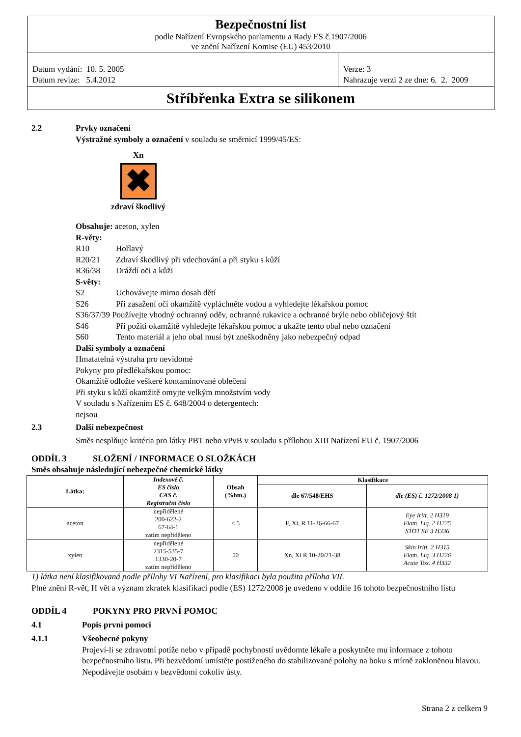Bezpečnostní list
podle Nařízení Evropského parlamentu a Rady ES č.1907/2006
ve znění Nařízení Komise (EU) 453/2010
Datum vydání: 10. 5. 2005
Datum revize: 5.4.2012
Verze: 3
Nahrazuje verzi 2 ze dne: 6. 2. 2009
Stříbřenka Extra se silikonem
2.2 Prvky označení
Výstražné symboly a označení v souladu se směrnicí 1999/45/ES:
Xn
✖
zdraví škodlivý
Obsahuje: aceton, xylen
R-věty:
R10 Hořlavý
R20/21 Zdraví škodlivý při vdechování a při styku s kůží
R36/38 Dráždí oči a kůži
S-věty:
S2 Uchovávejte mimo dosah dětí
S26 Při zasažení očí okamžitě vypláchněte vodou a vyhledejte lékařskou pomoc
S36/37/39 Používejte vhodný ochranný oděv, ochranné rukavice a ochranné brýle nebo obličejový štít
S46 Při požití okamžitě vyhledejte lékařskou pomoc a ukažte tento obal nebo označení
S60 Tento materiál a jeho obal musí být zneškodněny jako nebezpečný odpad
Další symboly a označení
Hmatatelná výstraha pro nevidomé
Pokyny pro předlékařskou pomoc:
Okamžitě odložte veškeré kontaminované oblečení
Při styku s kůží okamžitě omyjte velkým množstvím vody
V souladu s Nařízením ES č. 648/2004 o detergentech:
nejsou
2.3 Další nebezpečnost
Směs nesplňuje kritéria pro látky PBT nebo vPvB v souladu s přílohou XIII Nařízení EU č. 1907/2006
ODDÍL 3 SLOŽENÍ / INFORMACE O SLOŽKÁCH
Směs obsahuje následující nebezpečné chemické látky
| Látka: | Indexové č. ES číslo CAS č. Registrační číslo | Obsah (%hm.) | Klasifikace | |
| --- | --- | --- | --- | --- |
| | | | dle 67/548/EHS | dle (ES) č. 1272/2008 1) |
| aceton | nepřidělené 200-622-2 67-64-1 zatím nepřiděleno | < 5 | F, Xi, R 11-36-66-67 | Eye Iritt. 2 H319 Flam. Liq. 2 H225 STOT SE 3 H336 |
| xylen | nepřidělené 2315-535-7 1330-20-7 zatím nepřiděleno | 50 | Xn, Xi R 10-20/21-38 | Skin Iritt. 2 H315 Flam. Liq. 3 H226 Acute Tox. 4 H332 |
1) látka není klasifikovaná podle přílohy VI Nařízení, pro klasifikaci byla použita příloha VII.
Plné znění R-vět, H vět a význam zkratek klasifikací podle (ES) 1272/2008 je uvedeno v oddíle 16 tohoto bezpečnostního listu
ODDÍL 4 POKYNY PRO PRVNÍ POMOC
4.1 Popis první pomoci
4.1.1 Všeobecné pokyny
Projeví-li se zdravotní potíže nebo v případě pochybností uvědomte lékaře a poskytněte mu informace z tohoto bezpečnostního listu. Při bezvědomí umístěte postiženého do stabilizované polohy na boku s mírně zakloněnou hlavou. Nepodávejte osobám v bezvědomí cokoliv ústy.
Strana 2 z celkem 9